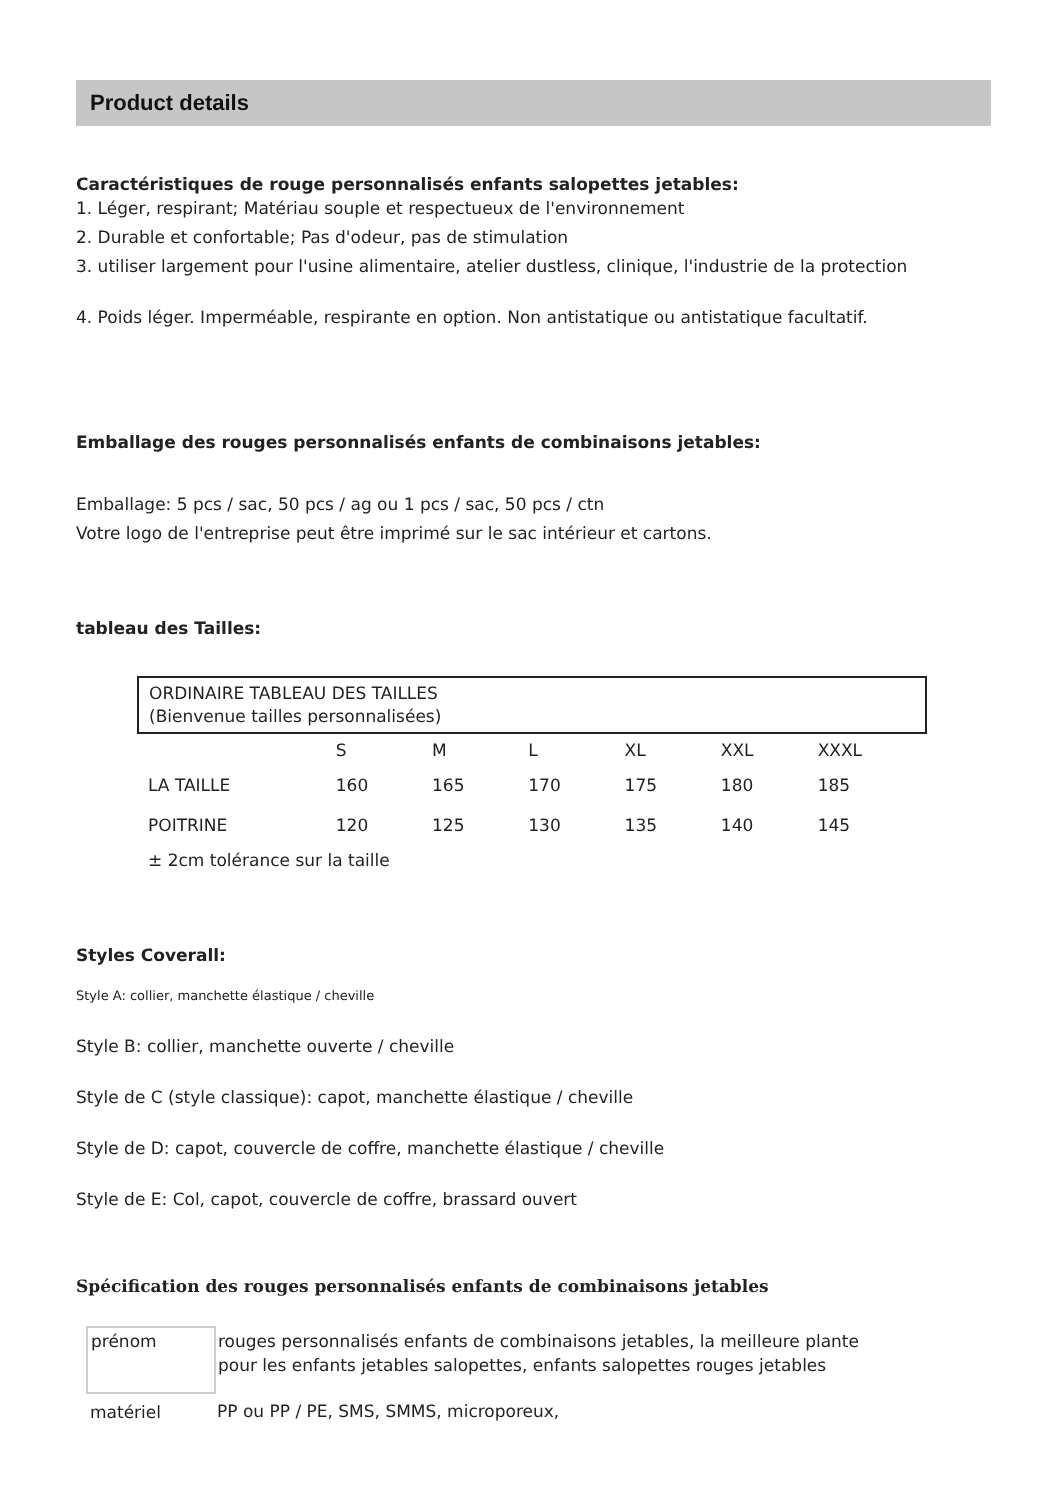Product details
Caractéristiques de rouge personnalisés enfants salopettes jetables:
1. Léger, respirant; Matériau souple et respectueux de l'environnement
2. Durable et confortable; Pas d'odeur, pas de stimulation
3. utiliser largement pour l'usine alimentaire, atelier dustless, clinique, l'industrie de la protection
4. Poids léger. Imperméable, respirante en option. Non antistatique ou antistatique facultatif.
Emballage des rouges personnalisés enfants de combinaisons jetables:
Emballage: 5 pcs / sac, 50 pcs / ag ou 1 pcs / sac, 50 pcs / ctn
Votre logo de l'entreprise peut être imprimé sur le sac intérieur et cartons.
tableau des Tailles:
| ORDINAIRE TABLEAU DES TAILLES (Bienvenue tailles personnalisées) | | | | | | |
| | S | M | L | XL | XXL | XXXL |
| LA TAILLE | 160 | 165 | 170 | 175 | 180 | 185 |
| POITRINE | 120 | 125 | 130 | 135 | 140 | 145 |
| ± 2cm tolérance sur la taille | | | | | | |
Styles Coverall:
Style A: collier, manchette élastique / cheville
Style B: collier, manchette ouverte / cheville
Style de C (style classique): capot, manchette élastique / cheville
Style de D: capot, couvercle de coffre, manchette élastique / cheville
Style de E: Col, capot, couvercle de coffre, brassard ouvert
Spécification des rouges personnalisés enfants de combinaisons jetables
| prénom | rouges personnalisés enfants de combinaisons jetables, la meilleure plante pour les enfants jetables salopettes, enfants salopettes rouges jetables |
| matériel | PP ou PP / PE, SMS, SMMS, microporeux, |